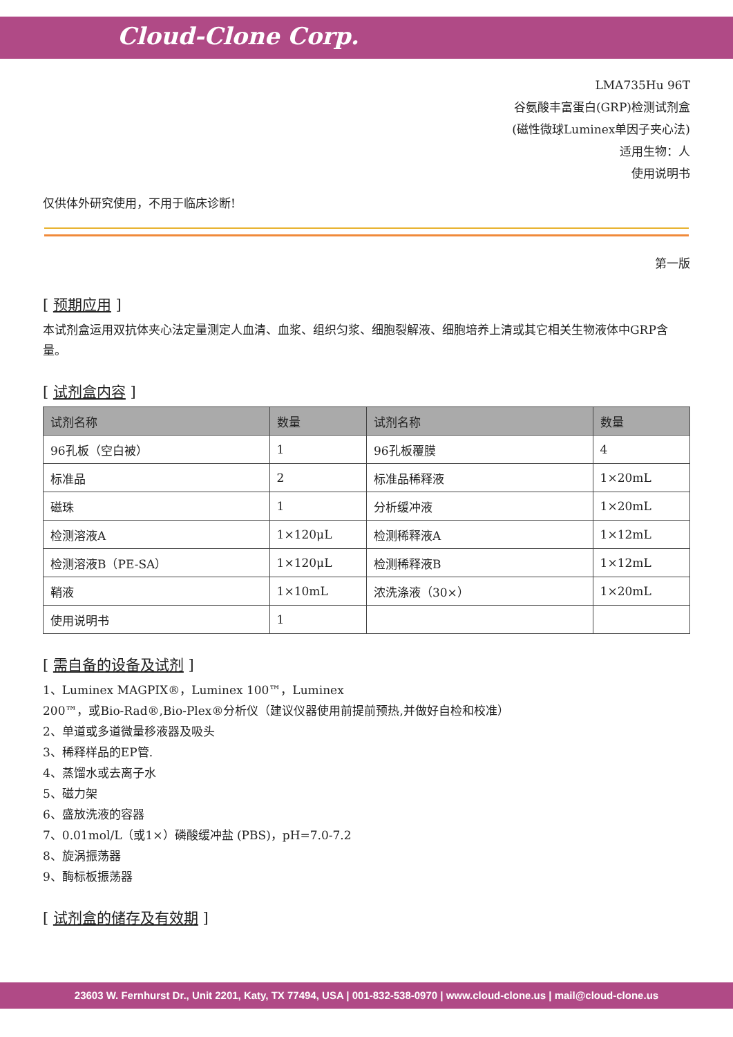Cloud-Clone Corp.
LMA735Hu 96T
谷氨酸丰富蛋白(GRP)检测试剂盒
(磁性微球Luminex单因子夹心法)
适用生物：人
使用说明书
仅供体外研究使用，不用于临床诊断!
第一版
[ 预期应用 ]
本试剂盒运用双抗体夹心法定量测定人血清、血浆、组织匀浆、细胞裂解液、细胞培养上清或其它相关生物液体中GRP含量。
[ 试剂盒内容 ]
| 试剂名称 | 数量 | 试剂名称 | 数量 |
| --- | --- | --- | --- |
| 96孔板（空白被） | 1 | 96孔板覆膜 | 4 |
| 标准品 | 2 | 标准品稀释液 | 1×20mL |
| 磁珠 | 1 | 分析缓冲液 | 1×20mL |
| 检测溶液A | 1×120μL | 检测稀释液A | 1×12mL |
| 检测溶液B（PE-SA） | 1×120μL | 检测稀释液B | 1×12mL |
| 鞘液 | 1×10mL | 浓洗涤液（30×） | 1×20mL |
| 使用说明书 | 1 | | |
[ 需自备的设备及试剂 ]
1、Luminex MAGPIX®，Luminex 100™，Luminex
200™，或Bio-Rad®,Bio-Plex®分析仪（建议仪器使用前提前预热,并做好自检和校准）
2、单道或多道微量移液器及吸头
3、稀释样品的EP管.
4、蒸馏水或去离子水
5、磁力架
6、盛放洗液的容器
7、0.01mol/L（或1×）磷酸缓冲盐 (PBS)，pH=7.0-7.2
8、旋涡振荡器
9、酶标板振荡器
[ 试剂盒的储存及有效期 ]
23603 W. Fernhurst Dr., Unit 2201, Katy, TX 77494, USA | 001-832-538-0970 | www.cloud-clone.us | mail@cloud-clone.us